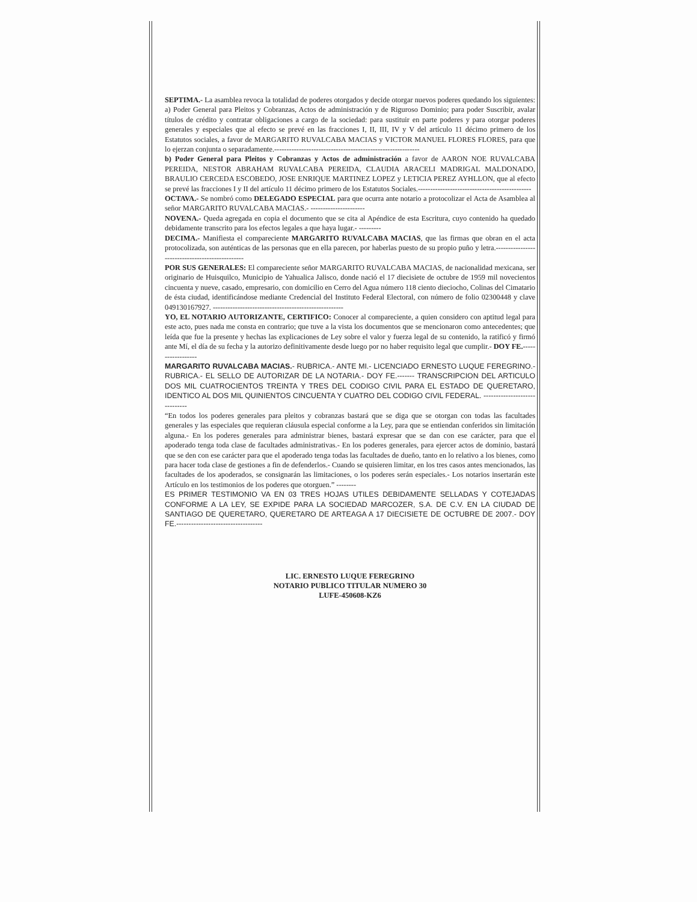SEPTIMA.- La asamblea revoca la totalidad de poderes otorgados y decide otorgar nuevos poderes quedando los siguientes: a) Poder General para Pleitos y Cobranzas, Actos de administración y de Riguroso Dominio; para poder Suscribir, avalar títulos de crédito y contratar obligaciones a cargo de la sociedad: para sustituir en parte poderes y para otorgar poderes generales y especiales que al efecto se prevé en las fracciones I, II, III, IV y V del artículo 11 décimo primero de los Estatutos sociales, a favor de MARGARITO RUVALCABA MACIAS y VICTOR MANUEL FLORES FLORES, para que lo ejerzan conjunta o separadamente.-----------------------------------------------------------
b) Poder General para Pleitos y Cobranzas y Actos de administración a favor de AARON NOE RUVALCABA PEREIDA, NESTOR ABRAHAM RUVALCABA PEREIDA, CLAUDIA ARACELI MADRIGAL MALDONADO, BRAULIO CERCEDA ESCOBEDO, JOSE ENRIQUE MARTINEZ LOPEZ y LETICIA PEREZ AYHLLON, que al efecto se prevé las fracciones I y II del artículo 11 décimo primero de los Estatutos Sociales.----------------------------------------------
OCTAVA.- Se nombró como DELEGADO ESPECIAL para que ocurra ante notario a protocolizar el Acta de Asamblea al señor MARGARITO RUVALCABA MACIAS.- ----------------------
NOVENA.- Queda agregada en copia el documento que se cita al Apéndice de esta Escritura, cuyo contenido ha quedado debidamente transcrito para los efectos legales a que haya lugar.- ---------
DECIMA.- Manifiesta el compareciente MARGARITO RUVALCABA MACIAS, que las firmas que obran en el acta protocolizada, son auténticas de las personas que en ella parecen, por haberlas puesto de su propio puño y letra.------------------------------------------------
POR SUS GENERALES: El compareciente señor MARGARITO RUVALCABA MACIAS, de nacionalidad mexicana, ser originario de Huisquilco, Municipio de Yahualica Jalisco, donde nació el 17 diecisiete de octubre de 1959 mil novecientos cincuenta y nueve, casado, empresario, con domicilio en Cerro del Agua número 118 ciento dieciocho, Colinas del Cimatario de ésta ciudad, identificándose mediante Credencial del Instituto Federal Electoral, con número de folio 02300448 y clave 049130167927. -----------------------------------------------------
YO, EL NOTARIO AUTORIZANTE, CERTIFICO: Conocer al compareciente, a quien considero con aptitud legal para este acto, pues nada me consta en contrario; que tuve a la vista los documentos que se mencionaron como antecedentes; que leída que fue la presente y hechas las explicaciones de Ley sobre el valor y fuerza legal de su contenido, la ratificó y firmó ante Mí, el día de su fecha y la autorizo definitivamente desde luego por no haber requisito legal que cumplir.- DOY FE.------------------
MARGARITO RUVALCABA MACIAS.- RUBRICA.- ANTE MI.- LICENCIADO ERNESTO LUQUE FEREGRINO.- RUBRICA.- EL SELLO DE AUTORIZAR DE LA NOTARIA.- DOY FE.------- TRANSCRIPCION DEL ARTICULO DOS MIL CUATROCIENTOS TREINTA Y TRES DEL CODIGO CIVIL PARA EL ESTADO DE QUERETARO, IDENTICO AL DOS MIL QUINIENTOS CINCUENTA Y CUATRO DEL CODIGO CIVIL FEDERAL. ------------------------------
“En todos los poderes generales para pleitos y cobranzas bastará que se diga que se otorgan con todas las facultades generales y las especiales que requieran cláusula especial conforme a la Ley, para que se entiendan conferidos sin limitación alguna.- En los poderes generales para administrar bienes, bastará expresar que se dan con ese carácter, para que el apoderado tenga toda clase de facultades administrativas.- En los poderes generales, para ejercer actos de dominio, bastará que se den con ese carácter para que el apoderado tenga todas las facultades de dueño, tanto en lo relativo a los bienes, como para hacer toda clase de gestiones a fin de defenderlos.- Cuando se quisieren limitar, en los tres casos antes mencionados, las facultades de los apoderados, se consignarán las limitaciones, o los poderes serán especiales.- Los notarios insertarán este Artículo en los testimonios de los poderes que otorguen.” --------
ES PRIMER TESTIMONIO VA EN 03 TRES HOJAS UTILES DEBIDAMENTE SELLADAS Y COTEJADAS CONFORME A LA LEY, SE EXPIDE PARA LA SOCIEDAD MARCOZER, S.A. DE C.V. EN LA CIUDAD DE SANTIAGO DE QUERETARO, QUERETARO DE ARTEAGA A 17 DIECISIETE DE OCTUBRE DE 2007.- DOY FE.-----------------------------------
LIC. ERNESTO LUQUE FEREGRINO
NOTARIO PUBLICO TITULAR NUMERO 30
LUFE-450608-KZ6